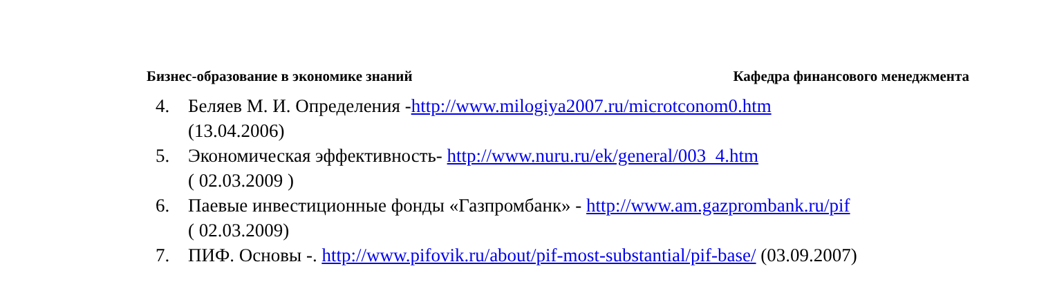Бизнес-образование в экономике знаний Кафедра финансового менеджмента
4. Беляев М. И. Определения -http://www.milogiya2007.ru/microtconom0.htm
(13.04.2006)
5. Экономическая эффективность- http://www.nuru.ru/ek/general/003_4.htm
( 02.03.2009 )
6. Паевые инвестиционные фонды «Газпромбанк» - http://www.am.gazprombank.ru/pif
( 02.03.2009)
7. ПИФ. Основы -. http://www.pifovik.ru/about/pif-most-substantial/pif-base/ (03.09.2007)